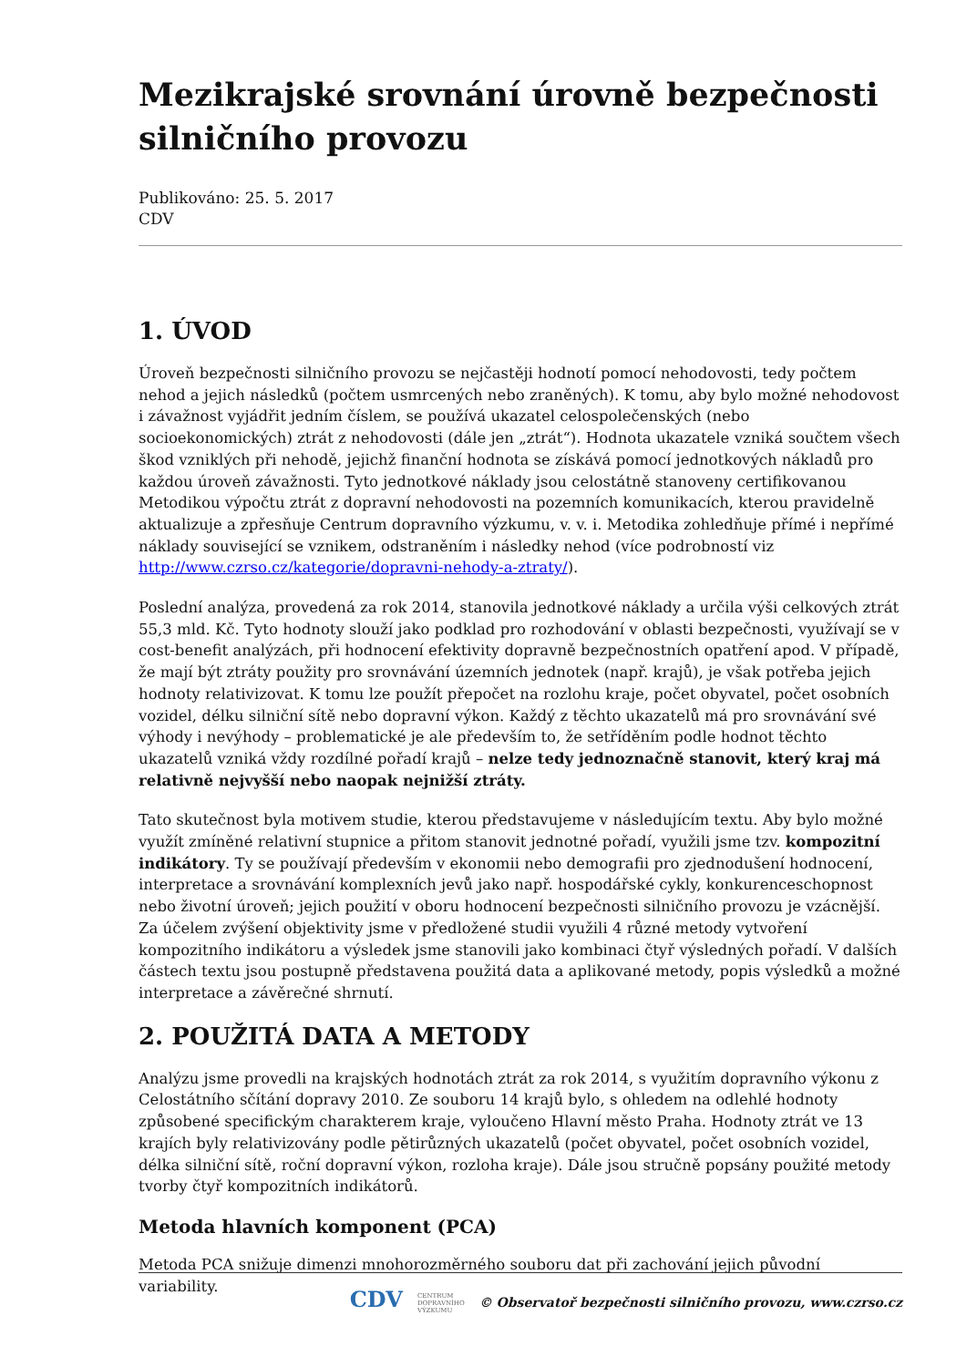Mezikrajské srovnání úrovně bezpečnosti silničního provozu
Publikováno: 25. 5. 2017
CDV
1. ÚVOD
Úroveň bezpečnosti silničního provozu se nejčastěji hodnotí pomocí nehodovosti, tedy počtem nehod a jejich následků (počtem usmrcených nebo zraněných). K tomu, aby bylo možné nehodovost i závažnost vyjádřit jedním číslem, se používá ukazatel celospolečenských (nebo socioekonomických) ztrát z nehodovosti (dále jen „ztrát“). Hodnota ukazatele vzniká součtem všech škod vzniklých při nehodě, jejichž finanční hodnota se získává pomocí jednotkových nákladů pro každou úroveň závažnosti. Tyto jednotkové náklady jsou celostátně stanoveny certifikovanou Metodikou výpočtu ztrát z dopravní nehodovosti na pozemních komunikacích, kterou pravidelně aktualizuje a zpřesňuje Centrum dopravního výzkumu, v. v. i. Metodika zohledňuje přímé i nepřímé náklady související se vznikem, odstraněním i následky nehod (více podrobností viz http://www.czrso.cz/kategorie/dopravni-nehody-a-ztraty/).
Poslední analýza, provedená za rok 2014, stanovila jednotkové náklady a určila výši celkových ztrát 55,3 mld. Kč. Tyto hodnoty slouží jako podklad pro rozhodování v oblasti bezpečnosti, využívají se v cost-benefit analýzách, při hodnocení efektivity dopravně bezpečnostních opatření apod. V případě, že mají být ztráty použity pro srovnávání územních jednotek (např. krajů), je však potřeba jejich hodnoty relativizovat. K tomu lze použít přepočet na rozlohu kraje, počet obyvatel, počet osobních vozidel, délku silniční sítě nebo dopravní výkon. Každý z těchto ukazatelů má pro srovnávání své výhody i nevýhody – problematické je ale především to, že setříděním podle hodnot těchto ukazatelů vzniká vždy rozdílné pořadí krajů – nelze tedy jednoznačně stanovit, který kraj má relativně nejvyšší nebo naopak nejnižší ztráty.
Tato skutečnost byla motivem studie, kterou představujeme v následujícím textu. Aby bylo možné využít zmíněné relativní stupnice a přitom stanovit jednotné pořadí, využili jsme tzv. kompozitní indikátory. Ty se používají především v ekonomii nebo demografii pro zjednodušení hodnocení, interpretace a srovnávání komplexních jevů jako např. hospodářské cykly, konkurenceschopnost nebo životní úroveň; jejich použití v oboru hodnocení bezpečnosti silničního provozu je vzácnější. Za účelem zvýšení objektivity jsme v předložené studii využili 4 různé metody vytvoření kompozitního indikátoru a výsledek jsme stanovili jako kombinaci čtyř výsledných pořadí. V dalších částech textu jsou postupně představena použitá data a aplikované metody, popis výsledků a možné interpretace a závěrečné shrnutí.
2. POUŽITÁ DATA A METODY
Analýzu jsme provedli na krajských hodnotách ztrát za rok 2014, s využitím dopravního výkonu z Celostátního sčítání dopravy 2010. Ze souboru 14 krajů bylo, s ohledem na odlehlé hodnoty způsobené specifickým charakterem kraje, vyloučeno Hlavní město Praha. Hodnoty ztrát ve 13 krajích byly relativizovány podle pětirůzných ukazatelů (počet obyvatel, počet osobních vozidel, délka silniční sítě, roční dopravní výkon, rozloha kraje). Dále jsou stručně popsány použité metody tvorby čtyř kompozitních indikátorů.
Metoda hlavních komponent (PCA)
Metoda PCA snižuje dimenzi mnohorozměrného souboru dat při zachování jejich původní variability.
CDV CENTRUM
DOPRAVNÍHO
VÝZKUMU © Observatoř bezpečnosti silničního provozu, www.czrso.cz